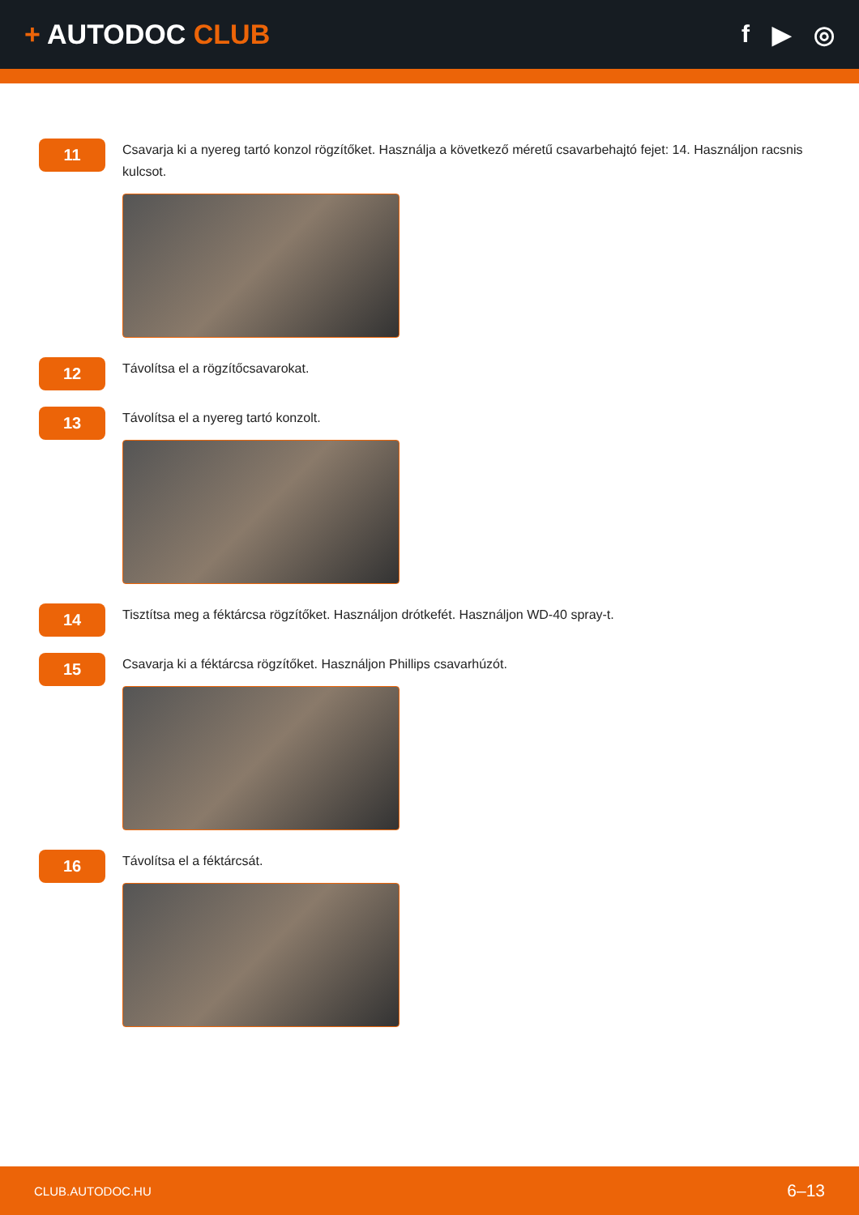+ AUTODOC CLUB f ▶ ◎
11
Csavarja ki a nyereg tartó konzol rögzítőket. Használja a következő méretű csavarbehajtó fejet: 14. Használjon racsnis kulcsot.
12
Távolítsa el a rögzítőcsavarokat.
13
Távolítsa el a nyereg tartó konzolt.
14
Tisztítsa meg a féktárcsa rögzítőket. Használjon drótkefét. Használjon WD-40 spray-t.
15
Csavarja ki a féktárcsa rögzítőket. Használjon Phillips csavarhúzót.
16
Távolítsa el a féktárcsát.
CLUB.AUTODOC.HU 6–13